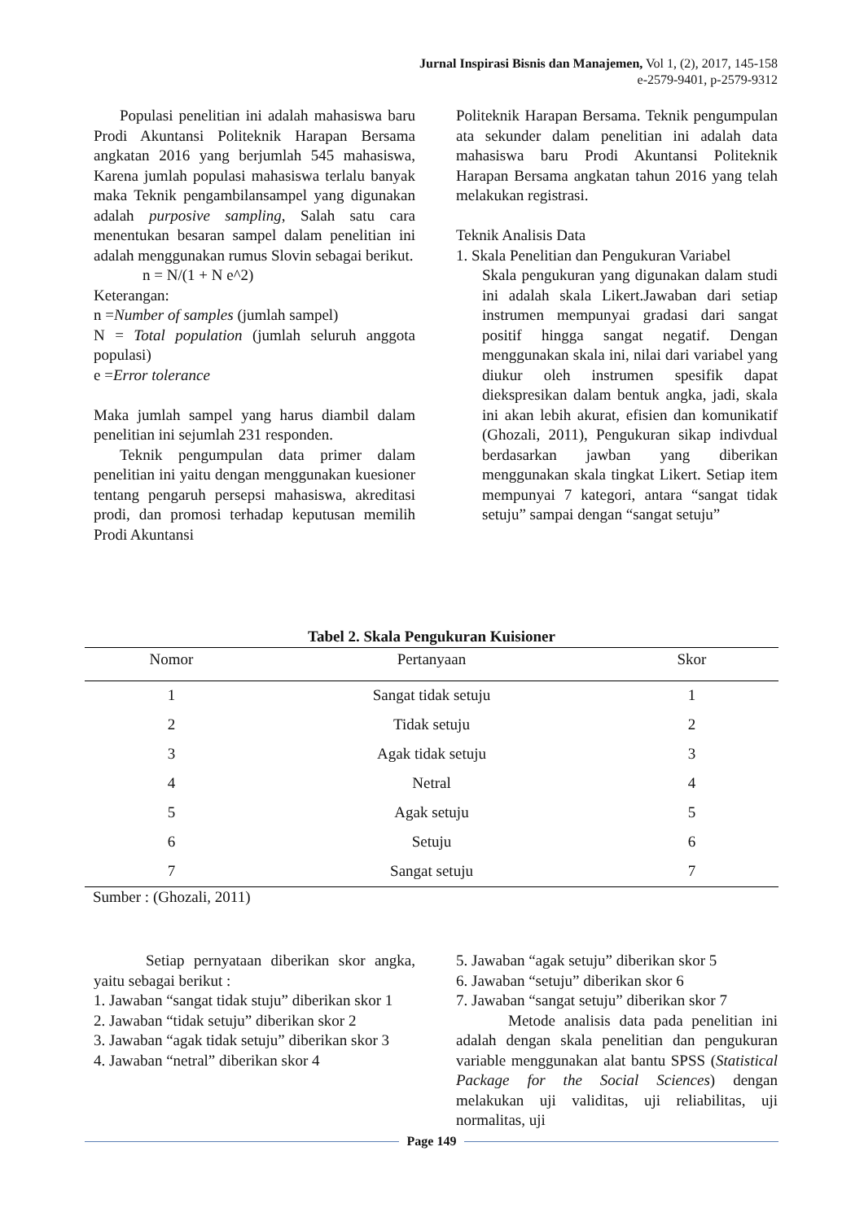Jurnal Inspirasi Bisnis dan Manajemen, Vol 1, (2), 2017, 145-158
e-2579-9401, p-2579-9312
Populasi penelitian ini adalah mahasiswa baru Prodi Akuntansi Politeknik Harapan Bersama angkatan 2016 yang berjumlah 545 mahasiswa, Karena jumlah populasi mahasiswa terlalu banyak maka Teknik pengambilansampel yang digunakan adalah purposive sampling, Salah satu cara menentukan besaran sampel dalam penelitian ini adalah menggunakan rumus Slovin sebagai berikut.
n = N/(1 + N e^2)
Keterangan:
n =Number of samples (jumlah sampel)
N = Total population (jumlah seluruh anggota populasi)
e =Error tolerance
Maka jumlah sampel yang harus diambil dalam penelitian ini sejumlah 231 responden.
Teknik pengumpulan data primer dalam penelitian ini yaitu dengan menggunakan kuesioner tentang pengaruh persepsi mahasiswa, akreditasi prodi, dan promosi terhadap keputusan memilih Prodi Akuntansi
Politeknik Harapan Bersama. Teknik pengumpulan ata sekunder dalam penelitian ini adalah data mahasiswa baru Prodi Akuntansi Politeknik Harapan Bersama angkatan tahun 2016 yang telah melakukan registrasi.
Teknik Analisis Data
1. Skala Penelitian dan Pengukuran Variabel
Skala pengukuran yang digunakan dalam studi ini adalah skala Likert.Jawaban dari setiap instrumen mempunyai gradasi dari sangat positif hingga sangat negatif. Dengan menggunakan skala ini, nilai dari variabel yang diukur oleh instrumen spesifik dapat diekspresikan dalam bentuk angka, jadi, skala ini akan lebih akurat, efisien dan komunikatif (Ghozali, 2011), Pengukuran sikap indivdual berdasarkan jawban yang diberikan menggunakan skala tingkat Likert. Setiap item mempunyai 7 kategori, antara “sangat tidak setuju” sampai dengan “sangat setuju”
Tabel 2. Skala Pengukuran Kuisioner
| Nomor | Pertanyaan | Skor |
| --- | --- | --- |
| 1 | Sangat tidak setuju | 1 |
| 2 | Tidak setuju | 2 |
| 3 | Agak tidak setuju | 3 |
| 4 | Netral | 4 |
| 5 | Agak setuju | 5 |
| 6 | Setuju | 6 |
| 7 | Sangat setuju | 7 |
Sumber : (Ghozali, 2011)
Setiap pernyataan diberikan skor angka, yaitu sebagai berikut :
1. Jawaban “sangat tidak stuju” diberikan skor 1
2. Jawaban “tidak setuju” diberikan skor 2
3. Jawaban “agak tidak setuju” diberikan skor 3
4. Jawaban “netral” diberikan skor 4
5. Jawaban “agak setuju” diberikan skor 5
6. Jawaban “setuju” diberikan skor 6
7. Jawaban “sangat setuju” diberikan skor 7
Metode analisis data pada penelitian ini adalah dengan skala penelitian dan pengukuran variable menggunakan alat bantu SPSS (Statistical Package for the Social Sciences) dengan melakukan uji validitas, uji reliabilitas, uji normalitas, uji
Page 149